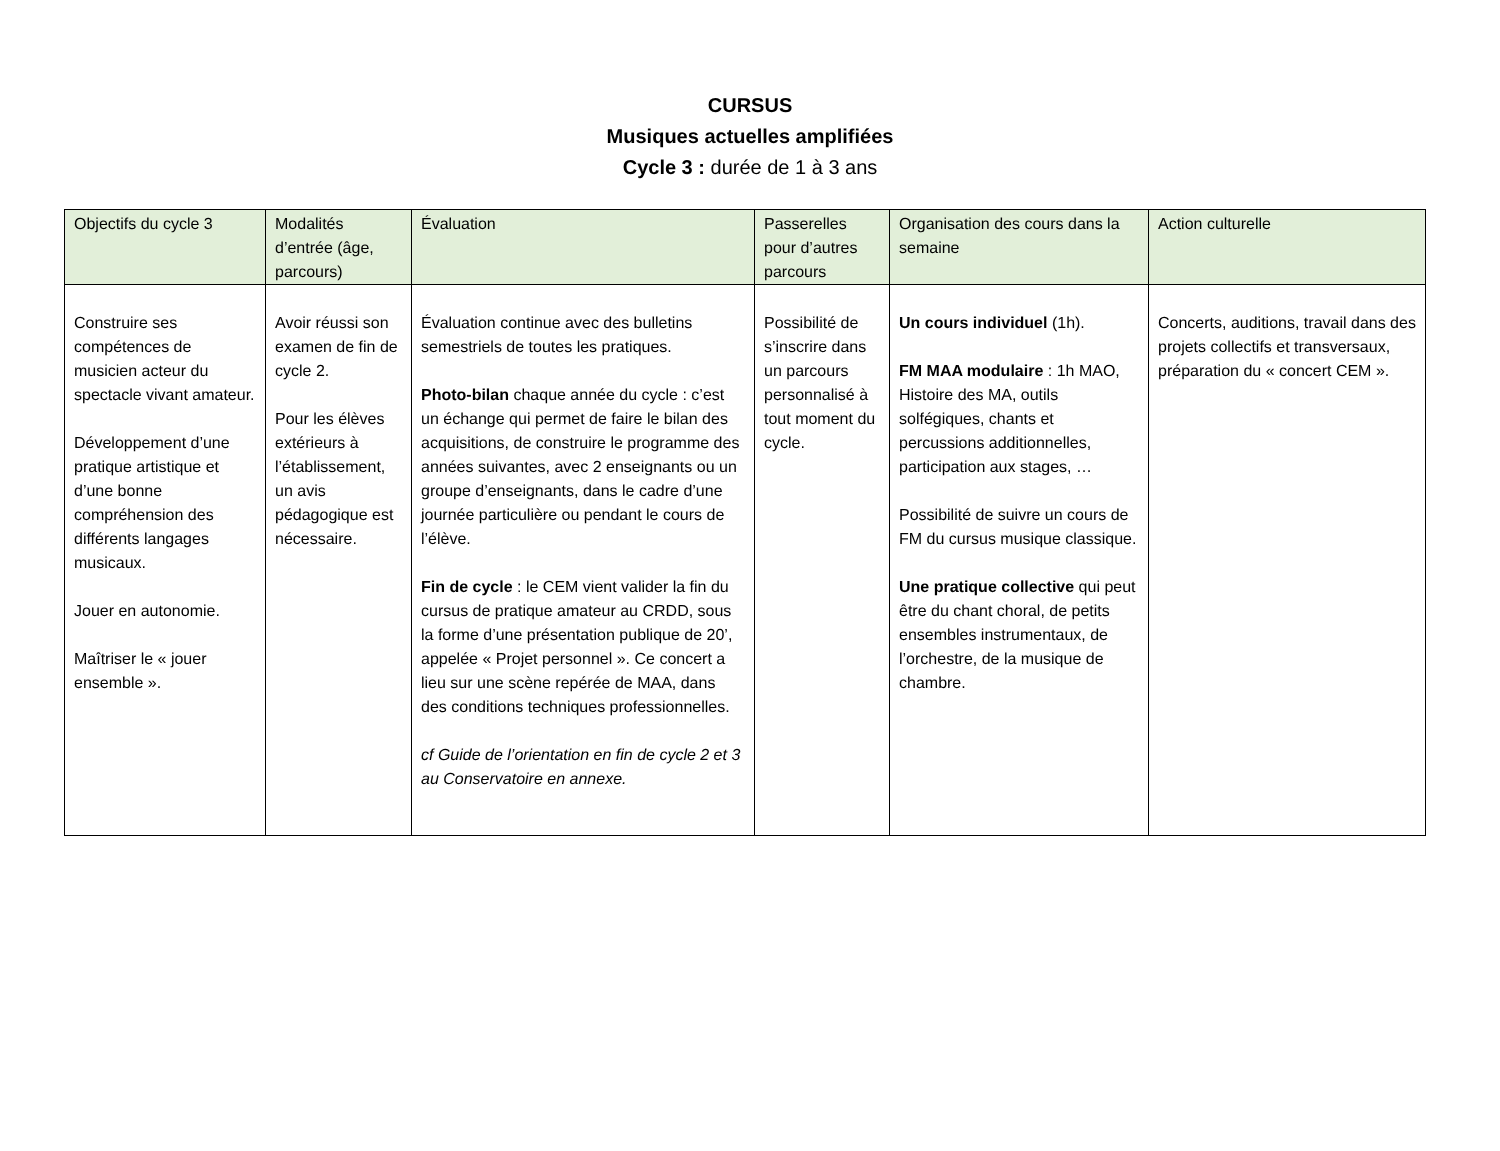CURSUS
Musiques actuelles amplifiées
Cycle 3 : durée de 1 à 3 ans
| Objectifs du cycle 3 | Modalités d’entrée (âge, parcours) | Évaluation | Passerelles pour d’autres parcours | Organisation des cours dans la semaine | Action culturelle |
| --- | --- | --- | --- | --- | --- |
| Construire ses compétences de musicien acteur du spectacle vivant amateur. Développement d’une pratique artistique et d’une bonne compréhension des différents langages musicaux. Jouer en autonomie. Maîtriser le « jouer ensemble ». | Avoir réussi son examen de fin de cycle 2. Pour les élèves extérieurs à l’établissement, un avis pédagogique est nécessaire. | Évaluation continue avec des bulletins semestriels de toutes les pratiques. Photo-bilan chaque année du cycle : c’est un échange qui permet de faire le bilan des acquisitions, de construire le programme des années suivantes, avec 2 enseignants ou un groupe d’enseignants, dans le cadre d’une journée particulière ou pendant le cours de l’élève. Fin de cycle : le CEM vient valider la fin du cursus de pratique amateur au CRDD, sous la forme d’une présentation publique de 20’, appelée « Projet personnel ». Ce concert a lieu sur une scène repérée de MAA, dans des conditions techniques professionnelles. cf Guide de l’orientation en fin de cycle 2 et 3 au Conservatoire en annexe. | Possibilité de s’inscrire dans un parcours personnalisé à tout moment du cycle. | Un cours individuel (1h). FM MAA modulaire : 1h MAO, Histoire des MA, outils solfégiques, chants et percussions additionnelles, participation aux stages, … Possibilité de suivre un cours de FM du cursus musique classique. Une pratique collective qui peut être du chant choral, de petits ensembles instrumentaux, de l’orchestre, de la musique de chambre. | Concerts, auditions, travail dans des projets collectifs et transversaux, préparation du « concert CEM ». |